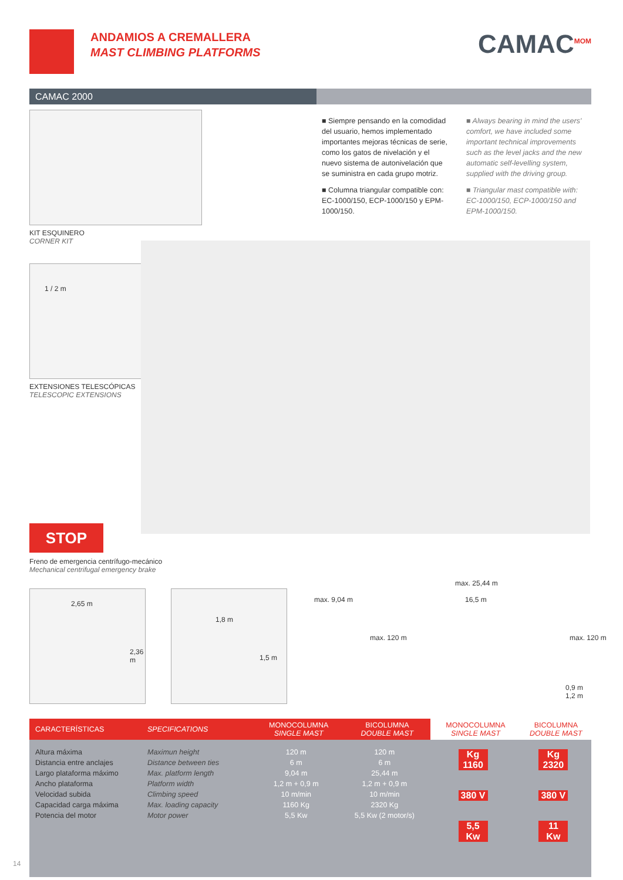ANDAMIOS A CREMALLERA
MAST CLIMBING PLATFORMS CAMAC<sup>MOM</sup>
CAMAC 2000
KIT ESQUINERO
CORNER KIT
■ Siempre pensando en la comodidad del usuario, hemos implementado importantes mejoras técnicas de serie, como los gatos de nivelación y el nuevo sistema de autonivelación que se suministra en cada grupo motriz.
■ Columna triangular compatible con: EC-1000/150, ECP-1000/150 y EPM-1000/150.
■ Always bearing in mind the users' comfort, we have included some important technical improvements such as the level jacks and the new automatic self-levelling system, supplied with the driving group.
■ Triangular mast compatible with: EC-1000/150, ECP-1000/150 and EPM-1000/150.
1 / 2 m
EXTENSIONES TELESCÓPICAS
TELESCOPIC EXTENSIONS
STOP
Freno de emergencia centrífugo-mecánico
Mechanical centrifugal emergency brake
2,65 m
2,36 m
1,8 m
1,5 m
max. 9,04 m
max. 25,44 m
16,5 m
max. 120 m max. 120 m
0,9 m
1,2 m
| CARACTERÍSTICAS | SPECIFICATIONS | MONOCOLUMNA SINGLE MAST | BICOLUMNA DOUBLE MAST | MONOCOLUMNA SINGLE MAST | BICOLUMNA DOUBLE MAST |
| --- | --- | --- | --- | --- | --- |
| Altura máxima Distancia entre anclajes Largo plataforma máximo Ancho plataforma Velocidad subida Capacidad carga máxima Potencia del motor | Maximun height Distance between ties Max. platform length Platform width Climbing speed Max. loading capacity Motor power | 120 m 6 m 9,04 m 1,2 m + 0,9 m 10 m/min 1160 Kg 5,5 Kw | 120 m 6 m 25,44 m 1,2 m + 0,9 m 10 m/min 2320 Kg 5,5 Kw (2 motor/s) | Kg 1160 380 V 5,5 Kw | Kg 2320 380 V 11 Kw |
14